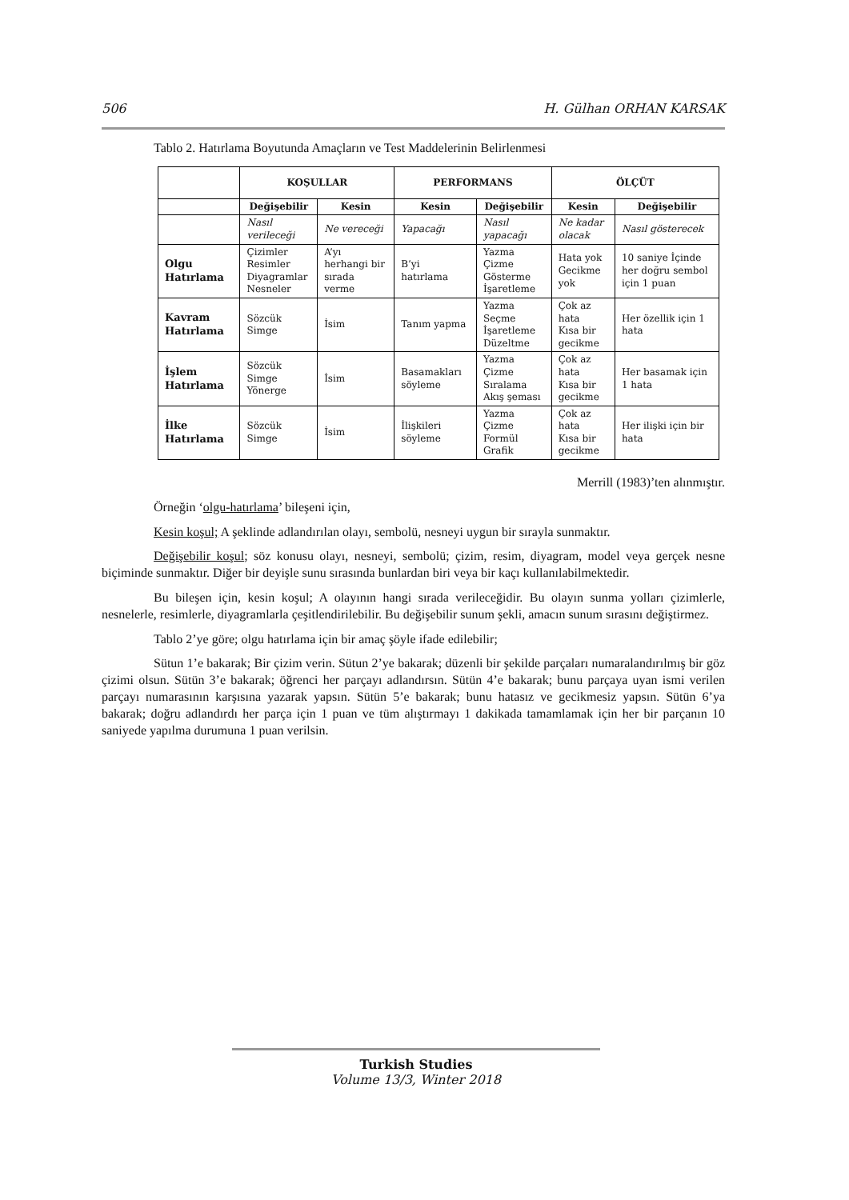506 H. Gülhan ORHAN KARSAK
Tablo 2. Hatırlama Boyutunda Amaçların ve Test Maddelerinin Belirlenmesi
| | KOŞULLAR | | PERFORMANS | | ÖLÇÜT | |
| --- | --- | --- | --- | --- | --- | --- |
| | Değişebilir | Kesin | Kesin | Değişebilir | Kesin | Değişebilir |
| | Nasıl verileceği | Ne vereceği | Yapacağı | Nasıl yapacağı | Ne kadar olacak | Nasıl gösterecek |
| Olgu Hatırlama | Çizimler Resimler Diyagramlar Nesneler | A’yı herhangi bir sırada verme | B’yi hatırlama | Yazma Çizme Gösterme İşaretleme | Hata yok Gecikme yok | 10 saniye İçinde her doğru sembol için 1 puan |
| Kavram Hatırlama | Sözcük Simge | İsim | Tanım yapma | Yazma Seçme İşaretleme Düzeltme | Çok az hata Kısa bir gecikme | Her özellik için 1 hata |
| İşlem Hatırlama | Sözcük Simge Yönerge | İsim | Basamakları söyleme | Yazma Çizme Sıralama Akış şeması | Çok az hata Kısa bir gecikme | Her basamak için 1 hata |
| İlke Hatırlama | Sözcük Simge | İsim | İlişkileri söyleme | Yazma Çizme Formül Grafik | Çok az hata Kısa bir gecikme | Her ilişki için bir hata |
Merrill (1983)’ten alınmıştır.
Örneğin ‘olgu-hatırlama’ bileşeni için,
Kesin koşul; A şeklinde adlandırılan olayı, sembolü, nesneyi uygun bir sırayla sunmaktır.
Değişebilir koşul; söz konusu olayı, nesneyi, sembolü; çizim, resim, diyagram, model veya gerçek nesne biçiminde sunmaktır. Diğer bir deyişle sunu sırasında bunlardan biri veya bir kaçı kullanılabilmektedir.
Bu bileşen için, kesin koşul; A olayının hangi sırada verileceğidir. Bu olayın sunma yolları çizimlerle, nesnelerle, resimlerle, diyagramlarla çeşitlendirilebilir. Bu değişebilir sunum şekli, amacın sunum sırasını değiştirmez.
Tablo 2’ye göre; olgu hatırlama için bir amaç şöyle ifade edilebilir;
Sütun 1’e bakarak; Bir çizim verin. Sütun 2’ye bakarak; düzenli bir şekilde parçaları numaralandırılmış bir göz çizimi olsun. Sütün 3’e bakarak; öğrenci her parçayı adlandırsın. Sütün 4’e bakarak; bunu parçaya uyan ismi verilen parçayı numarasının karşısına yazarak yapsın. Sütün 5’e bakarak; bunu hatasız ve gecikmesiz yapsın. Sütün 6’ya bakarak; doğru adlandırdı her parça için 1 puan ve tüm alıştırmayı 1 dakikada tamamlamak için her bir parçanın 10 saniyede yapılma durumuna 1 puan verilsin.
Turkish Studies
Volume 13/3, Winter 2018